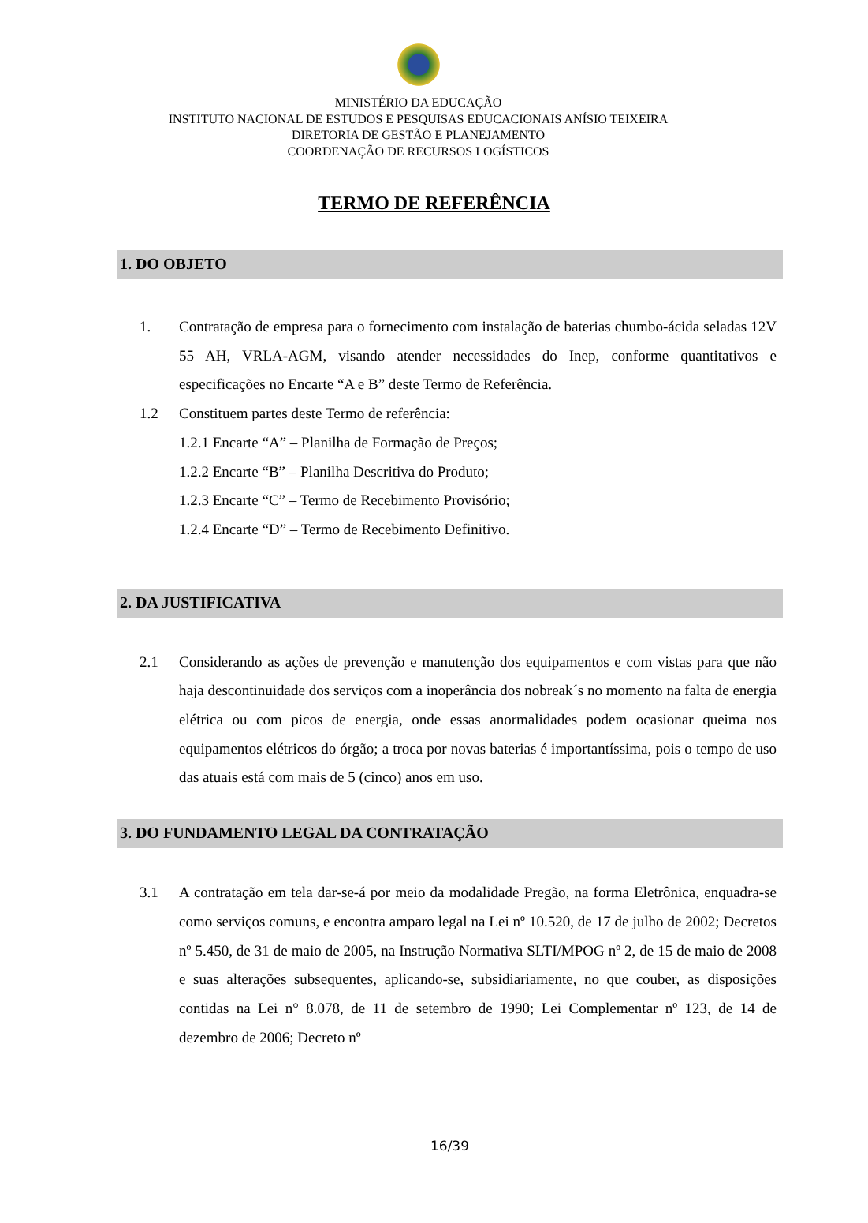MINISTÉRIO DA EDUCAÇÃO
INSTITUTO NACIONAL DE ESTUDOS E PESQUISAS EDUCACIONAIS ANÍSIO TEIXEIRA
DIRETORIA DE GESTÃO E PLANEJAMENTO
COORDENAÇÃO DE RECURSOS LOGÍSTICOS
TERMO DE REFERÊNCIA
1. DO OBJETO
1. Contratação de empresa para o fornecimento com instalação de baterias chumbo-ácida seladas 12V 55 AH, VRLA-AGM, visando atender necessidades do Inep, conforme quantitativos e especificações no Encarte “A e B” deste Termo de Referência.
1.2 Constituem partes deste Termo de referência:
1.2.1 Encarte “A” – Planilha de Formação de Preços;
1.2.2 Encarte “B” – Planilha Descritiva do Produto;
1.2.3 Encarte “C” – Termo de Recebimento Provisório;
1.2.4 Encarte “D” – Termo de Recebimento Definitivo.
2. DA JUSTIFICATIVA
2.1 Considerando as ações de prevenção e manutenção dos equipamentos e com vistas para que não haja descontinuidade dos serviços com a inoperância dos nobreak´s no momento na falta de energia elétrica ou com picos de energia, onde essas anormalidades podem ocasionar queima nos equipamentos elétricos do órgão; a troca por novas baterias é importantíssima, pois o tempo de uso das atuais está com mais de 5 (cinco) anos em uso.
3. DO FUNDAMENTO LEGAL DA CONTRATAÇÃO
3.1 A contratação em tela dar-se-á por meio da modalidade Pregão, na forma Eletrônica, enquadra-se como serviços comuns, e encontra amparo legal na Lei nº 10.520, de 17 de julho de 2002; Decretos nº 5.450, de 31 de maio de 2005, na Instrução Normativa SLTI/MPOG nº 2, de 15 de maio de 2008 e suas alterações subsequentes, aplicando-se, subsidiariamente, no que couber, as disposições contidas na Lei n° 8.078, de 11 de setembro de 1990; Lei Complementar nº 123, de 14 de dezembro de 2006; Decreto nº
16/39